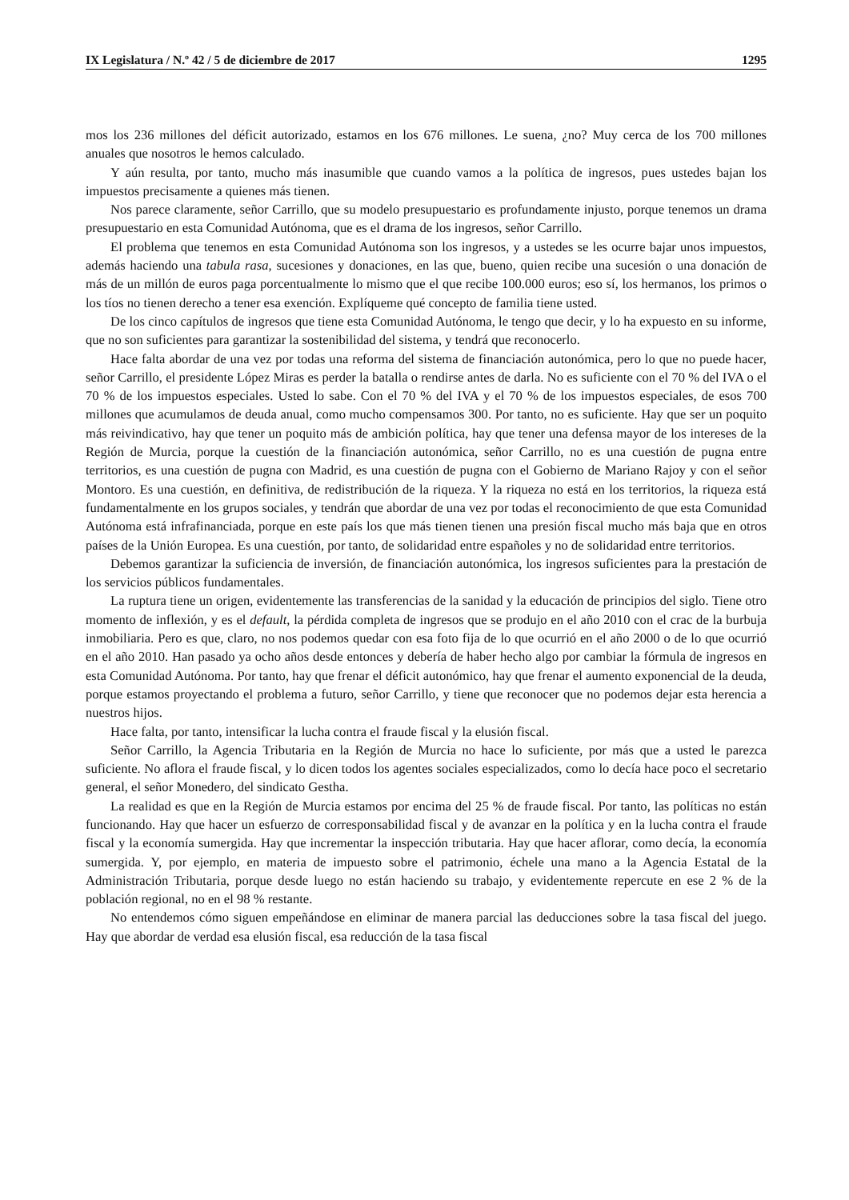IX Legislatura / N.º 42 / 5 de diciembre de 2017 1295
mos los 236 millones del déficit autorizado, estamos en los 676 millones. Le suena, ¿no? Muy cerca de los 700 millones anuales que nosotros le hemos calculado.
Y aún resulta, por tanto, mucho más inasumible que cuando vamos a la política de ingresos, pues ustedes bajan los impuestos precisamente a quienes más tienen.
Nos parece claramente, señor Carrillo, que su modelo presupuestario es profundamente injusto, porque tenemos un drama presupuestario en esta Comunidad Autónoma, que es el drama de los ingresos, señor Carrillo.
El problema que tenemos en esta Comunidad Autónoma son los ingresos, y a ustedes se les ocurre bajar unos impuestos, además haciendo una tabula rasa, sucesiones y donaciones, en las que, bueno, quien recibe una sucesión o una donación de más de un millón de euros paga porcentualmente lo mismo que el que recibe 100.000 euros; eso sí, los hermanos, los primos o los tíos no tienen derecho a tener esa exención. Explíqueme qué concepto de familia tiene usted.
De los cinco capítulos de ingresos que tiene esta Comunidad Autónoma, le tengo que decir, y lo ha expuesto en su informe, que no son suficientes para garantizar la sostenibilidad del sistema, y tendrá que reconocerlo.
Hace falta abordar de una vez por todas una reforma del sistema de financiación autonómica, pero lo que no puede hacer, señor Carrillo, el presidente López Miras es perder la batalla o rendirse antes de darla. No es suficiente con el 70 % del IVA o el 70 % de los impuestos especiales. Usted lo sabe. Con el 70 % del IVA y el 70 % de los impuestos especiales, de esos 700 millones que acumulamos de deuda anual, como mucho compensamos 300. Por tanto, no es suficiente. Hay que ser un poquito más reivindicativo, hay que tener un poquito más de ambición política, hay que tener una defensa mayor de los intereses de la Región de Murcia, porque la cuestión de la financiación autonómica, señor Carrillo, no es una cuestión de pugna entre territorios, es una cuestión de pugna con Madrid, es una cuestión de pugna con el Gobierno de Mariano Rajoy y con el señor Montoro. Es una cuestión, en definitiva, de redistribución de la riqueza. Y la riqueza no está en los territorios, la riqueza está fundamentalmente en los grupos sociales, y tendrán que abordar de una vez por todas el reconocimiento de que esta Comunidad Autónoma está infrafinanciada, porque en este país los que más tienen tienen una presión fiscal mucho más baja que en otros países de la Unión Europea. Es una cuestión, por tanto, de solidaridad entre españoles y no de solidaridad entre territorios.
Debemos garantizar la suficiencia de inversión, de financiación autonómica, los ingresos suficientes para la prestación de los servicios públicos fundamentales.
La ruptura tiene un origen, evidentemente las transferencias de la sanidad y la educación de principios del siglo. Tiene otro momento de inflexión, y es el default, la pérdida completa de ingresos que se produjo en el año 2010 con el crac de la burbuja inmobiliaria. Pero es que, claro, no nos podemos quedar con esa foto fija de lo que ocurrió en el año 2000 o de lo que ocurrió en el año 2010. Han pasado ya ocho años desde entonces y debería de haber hecho algo por cambiar la fórmula de ingresos en esta Comunidad Autónoma. Por tanto, hay que frenar el déficit autonómico, hay que frenar el aumento exponencial de la deuda, porque estamos proyectando el problema a futuro, señor Carrillo, y tiene que reconocer que no podemos dejar esta herencia a nuestros hijos.
Hace falta, por tanto, intensificar la lucha contra el fraude fiscal y la elusión fiscal.
Señor Carrillo, la Agencia Tributaria en la Región de Murcia no hace lo suficiente, por más que a usted le parezca suficiente. No aflora el fraude fiscal, y lo dicen todos los agentes sociales especializados, como lo decía hace poco el secretario general, el señor Monedero, del sindicato Gestha.
La realidad es que en la Región de Murcia estamos por encima del 25 % de fraude fiscal. Por tanto, las políticas no están funcionando. Hay que hacer un esfuerzo de corresponsabilidad fiscal y de avanzar en la política y en la lucha contra el fraude fiscal y la economía sumergida. Hay que incrementar la inspección tributaria. Hay que hacer aflorar, como decía, la economía sumergida. Y, por ejemplo, en materia de impuesto sobre el patrimonio, échele una mano a la Agencia Estatal de la Administración Tributaria, porque desde luego no están haciendo su trabajo, y evidentemente repercute en ese 2 % de la población regional, no en el 98 % restante.
No entendemos cómo siguen empeñándose en eliminar de manera parcial las deducciones sobre la tasa fiscal del juego. Hay que abordar de verdad esa elusión fiscal, esa reducción de la tasa fiscal